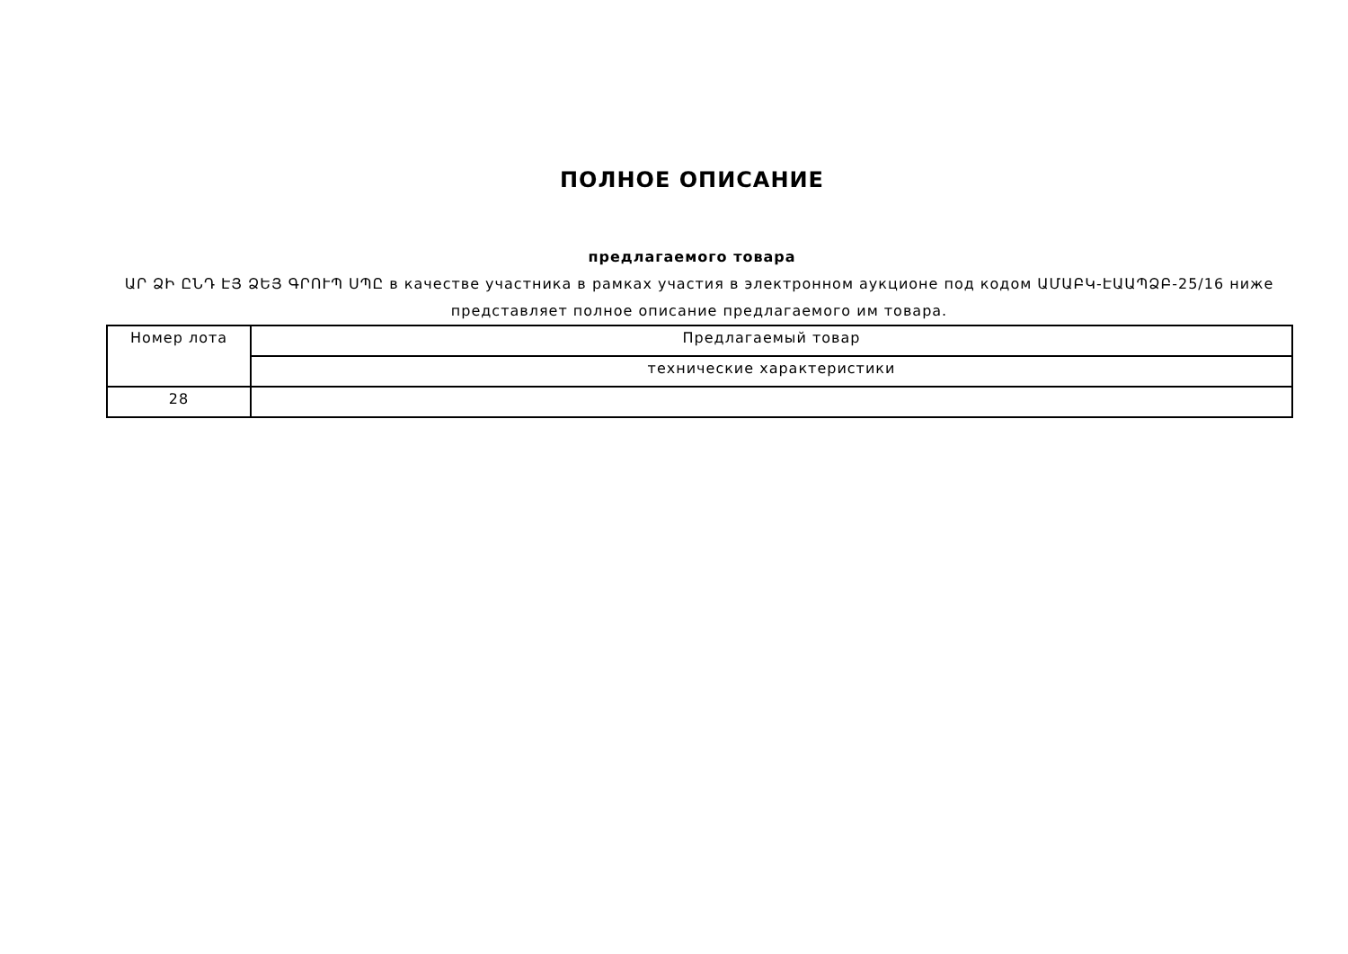ПОЛНОЕ ОПИСАНИЕ
предлагаемого товара
ԱՐ ՁԻ ԸՆԴ ԷՅ ՁԵՅ ԳՐՈՒՊ ՍՊԸ в качестве участника в рамках участия в электронном аукционе под кодом ԱՄԱԲԿ-ԷԱԱՊՁԲ-25/16 ниже представляет полное описание предлагаемого им товара.
| Номер лота | Предлагаемый товар |
| --- | --- |
| | технические характеристики |
| 28 | |